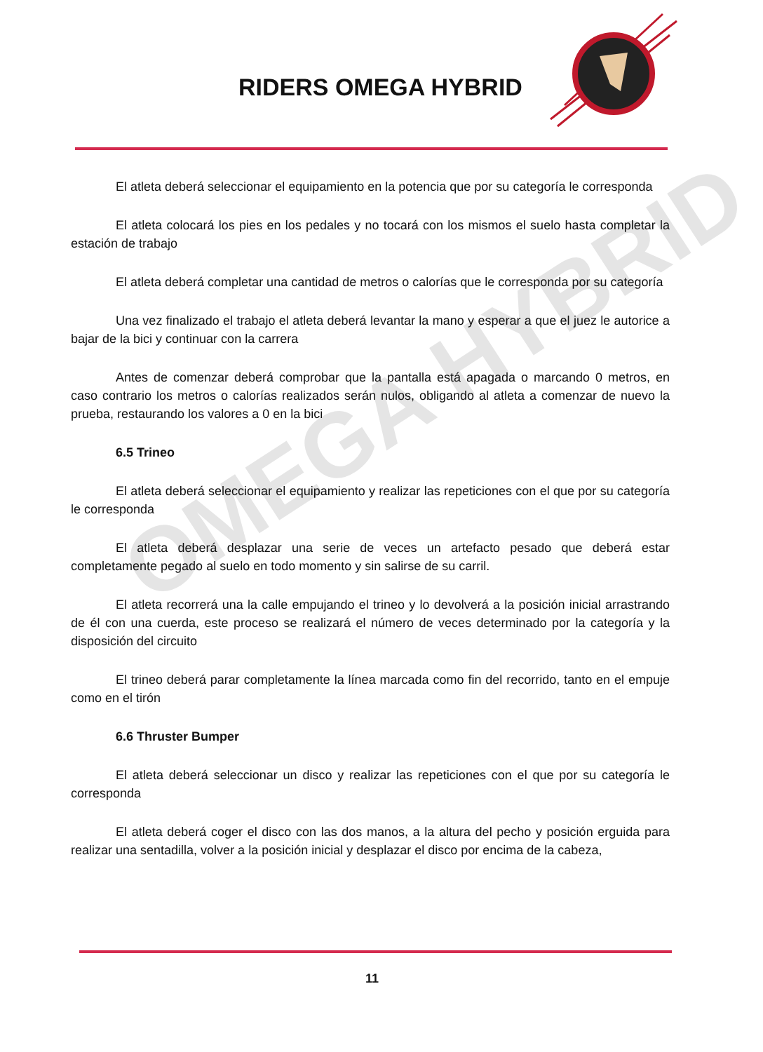RIDERS OMEGA HYBRID
OMEGA HYBRID
El atleta deberá seleccionar el equipamiento en la potencia que por su categoría le corresponda
El atleta colocará los pies en los pedales y no tocará con los mismos el suelo hasta completar la estación de trabajo
El atleta deberá completar una cantidad de metros o calorías que le corresponda por su categoría
Una vez finalizado el trabajo el atleta deberá levantar la mano y esperar a que el juez le autorice a bajar de la bici y continuar con la carrera
Antes de comenzar deberá comprobar que la pantalla está apagada o marcando 0 metros, en caso contrario los metros o calorías realizados serán nulos, obligando al atleta a comenzar de nuevo la prueba, restaurando los valores a 0 en la bici
6.5 Trineo
El atleta deberá seleccionar el equipamiento y realizar las repeticiones con el que por su categoría le corresponda
El atleta deberá desplazar una serie de veces un artefacto pesado que deberá estar completamente pegado al suelo en todo momento y sin salirse de su carril.
El atleta recorrerá una la calle empujando el trineo y lo devolverá a la posición inicial arrastrando de él con una cuerda, este proceso se realizará el número de veces determinado por la categoría y la disposición del circuito
El trineo deberá parar completamente la línea marcada como fin del recorrido, tanto en el empuje como en el tirón
6.6 Thruster Bumper
El atleta deberá seleccionar un disco y realizar las repeticiones con el que por su categoría le corresponda
El atleta deberá coger el disco con las dos manos, a la altura del pecho y posición erguida para realizar una sentadilla, volver a la posición inicial y desplazar el disco por encima de la cabeza,
11